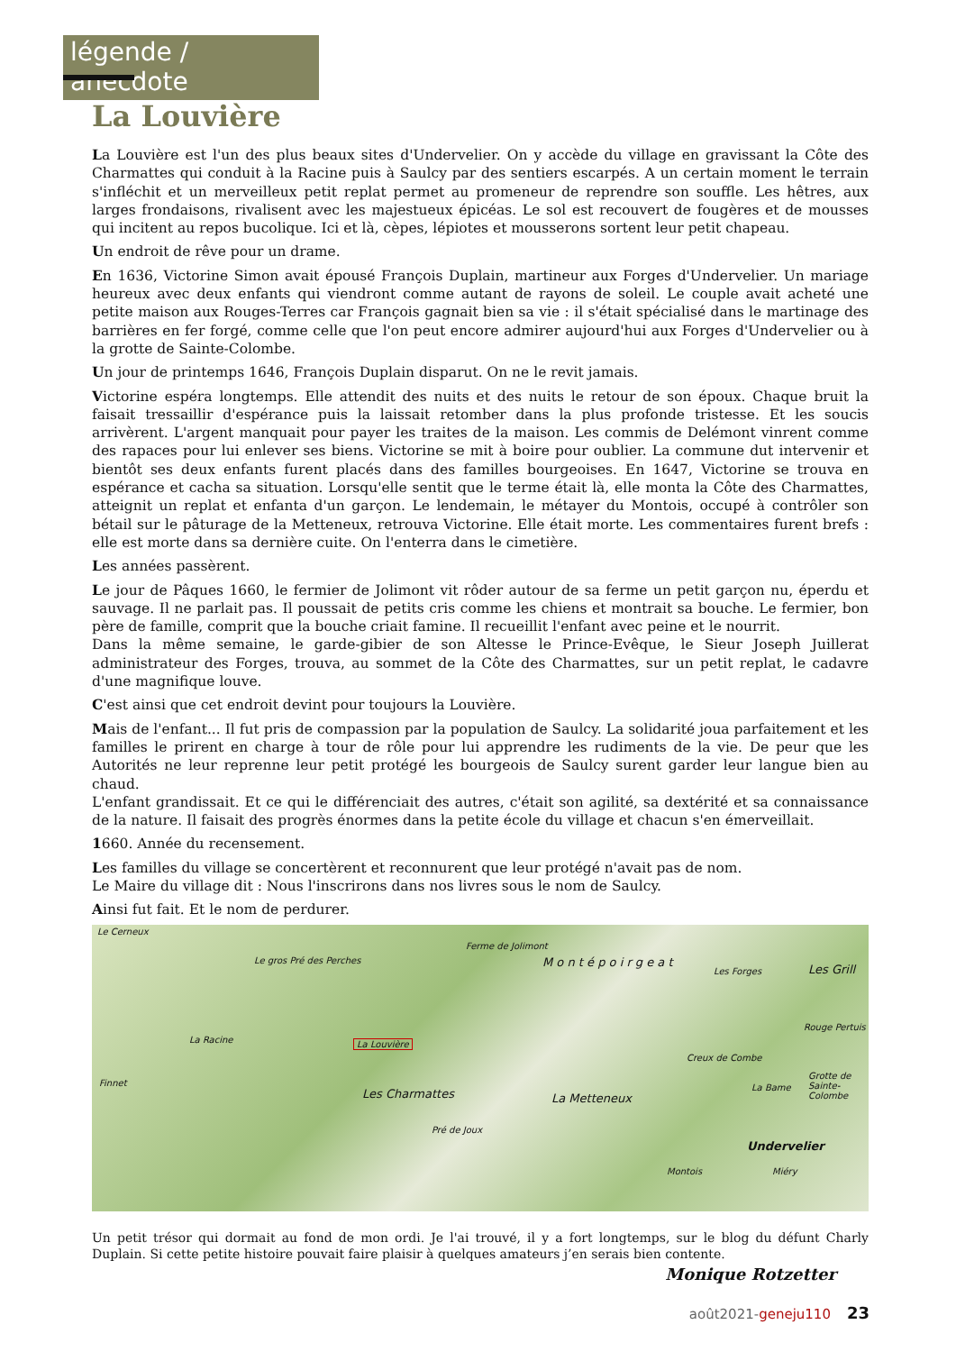légende / anecdote
La Louvière
La Louvière est l'un des plus beaux sites d'Undervelier. On y accède du village en gravissant la Côte des Charmattes qui conduit à la Racine puis à Saulcy par des sentiers escarpés. A un certain moment le terrain s'infléchit et un merveilleux petit replat permet au promeneur de reprendre son souffle. Les hêtres, aux larges frondaisons, rivalisent avec les majestueux épicéas. Le sol est recouvert de fougères et de mousses qui incitent au repos bucolique. Ici et là, cèpes, lépiotes et mousserons sortent leur petit chapeau.
Un endroit de rêve pour un drame.
En 1636, Victorine Simon avait épousé François Duplain, martineur aux Forges d'Undervelier. Un mariage heureux avec deux enfants qui viendront comme autant de rayons de soleil. Le couple avait acheté une petite maison aux Rouges-Terres car François gagnait bien sa vie : il s'était spécialisé dans le martinage des barrières en fer forgé, comme celle que l'on peut encore admirer aujourd'hui aux Forges d'Undervelier ou à la grotte de Sainte-Colombe.
Un jour de printemps 1646, François Duplain disparut. On ne le revit jamais.
Victorine espéra longtemps. Elle attendit des nuits et des nuits le retour de son époux. Chaque bruit la faisait tressaillir d'espérance puis la laissait retomber dans la plus profonde tristesse. Et les soucis arrivèrent. L'argent manquait pour payer les traites de la maison. Les commis de Delémont vinrent comme des rapaces pour lui enlever ses biens. Victorine se mit à boire pour oublier. La commune dut intervenir et bientôt ses deux enfants furent placés dans des familles bourgeoises. En 1647, Victorine se trouva en espérance et cacha sa situation. Lorsqu'elle sentit que le terme était là, elle monta la Côte des Charmattes, atteignit un replat et enfanta d'un garçon. Le lendemain, le métayer du Montois, occupé à contrôler son bétail sur le pâturage de la Metteneux, retrouva Victorine. Elle était morte. Les commentaires furent brefs : elle est morte dans sa dernière cuite. On l'enterra dans le cimetière.
Les années passèrent.
Le jour de Pâques 1660, le fermier de Jolimont vit rôder autour de sa ferme un petit garçon nu, éperdu et sauvage. Il ne parlait pas. Il poussait de petits cris comme les chiens et montrait sa bouche. Le fermier, bon père de famille, comprit que la bouche criait famine. Il recueillit l'enfant avec peine et le nourrit.
Dans la même semaine, le garde-gibier de son Altesse le Prince-Evêque, le Sieur Joseph Juillerat administrateur des Forges, trouva, au sommet de la Côte des Charmattes, sur un petit replat, le cadavre d'une magnifique louve.
C'est ainsi que cet endroit devint pour toujours la Louvière.
Mais de l'enfant... Il fut pris de compassion par la population de Saulcy. La solidarité joua parfaitement et les familles le prirent en charge à tour de rôle pour lui apprendre les rudiments de la vie. De peur que les Autorités ne leur reprenne leur petit protégé les bourgeois de Saulcy surent garder leur langue bien au chaud.
L'enfant grandissait. Et ce qui le différenciait des autres, c'était son agilité, sa dextérité et sa connaissance de la nature. Il faisait des progrès énormes dans la petite école du village et chacun s'en émerveillait.
1660. Année du recensement.
Les familles du village se concertèrent et reconnurent que leur protégé n'avait pas de nom.
Le Maire du village dit : Nous l'inscrirons dans nos livres sous le nom de Saulcy.
Ainsi fut fait. Et le nom de perdurer.
Le Cerneux
Ferme de Jolimont
Le gros Pré des Perches M o n t é p o i r g e a t
Les Forges Les Grill
La Racine La Louvière
Rouge Pertuis
Creux de Combe
Finnet
Les Charmattes
Grotte de Sainte-Colombe
La Bame
La Metteneux
Pré de Joux
Undervelier
Montois Miéry
Un petit trésor qui dormait au fond de mon ordi. Je l'ai trouvé, il y a fort longtemps, sur le blog du défunt Charly Duplain. Si cette petite histoire pouvait faire plaisir à quelques amateurs j’en serais bien contente.
Monique Rotzetter
août2021-geneju110 23